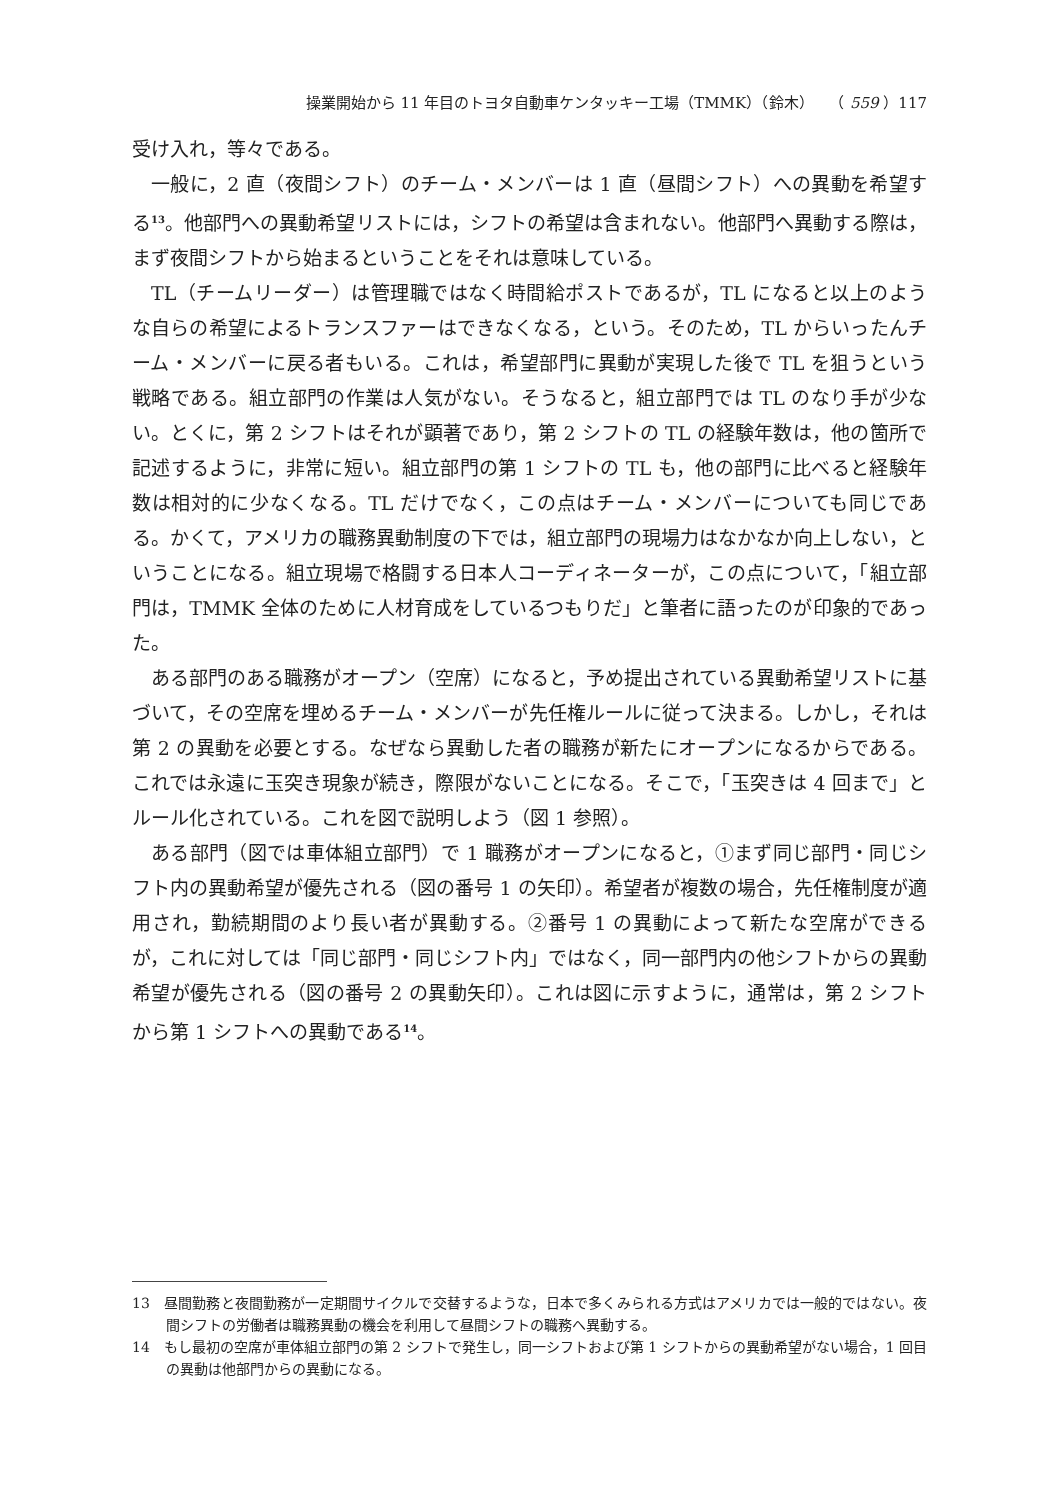操業開始から 11 年目のトヨタ自動車ケンタッキー工場（TMMK）（鈴木）　　（ 559 ）117
受け入れ，等々である。
一般に，2 直（夜間シフト）のチーム・メンバーは 1 直（昼間シフト）への異動を希望する<sup>13</sup>。他部門への異動希望リストには，シフトの希望は含まれない。他部門へ異動する際は，まず夜間シフトから始まるということをそれは意味している。
TL（チームリーダー）は管理職ではなく時間給ポストであるが，TL になると以上のような自らの希望によるトランスファーはできなくなる，という。そのため，TL からいったんチーム・メンバーに戻る者もいる。これは，希望部門に異動が実現した後で TL を狙うという戦略である。組立部門の作業は人気がない。そうなると，組立部門では TL のなり手が少ない。とくに，第 2 シフトはそれが顕著であり，第 2 シフトの TL の経験年数は，他の箇所で記述するように，非常に短い。組立部門の第 1 シフトの TL も，他の部門に比べると経験年数は相対的に少なくなる。TL だけでなく，この点はチーム・メンバーについても同じである。かくて，アメリカの職務異動制度の下では，組立部門の現場力はなかなか向上しない，ということになる。組立現場で格闘する日本人コーディネーターが，この点について，「組立部門は，TMMK 全体のために人材育成をしているつもりだ」と筆者に語ったのが印象的であった。
ある部門のある職務がオープン（空席）になると，予め提出されている異動希望リストに基づいて，その空席を埋めるチーム・メンバーが先任権ルールに従って決まる。しかし，それは第 2 の異動を必要とする。なぜなら異動した者の職務が新たにオープンになるからである。これでは永遠に玉突き現象が続き，際限がないことになる。そこで，「玉突きは 4 回まで」とルール化されている。これを図で説明しよう（図 1 参照）。
ある部門（図では車体組立部門）で 1 職務がオープンになると，①まず同じ部門・同じシフト内の異動希望が優先される（図の番号 1 の矢印）。希望者が複数の場合，先任権制度が適用され，勤続期間のより長い者が異動する。②番号 1 の異動によって新たな空席ができるが，これに対しては「同じ部門・同じシフト内」ではなく，同一部門内の他シフトからの異動希望が優先される（図の番号 2 の異動矢印）。これは図に示すように，通常は，第 2 シフトから第 1 シフトへの異動である<sup>14</sup>。
13　昼間勤務と夜間勤務が一定期間サイクルで交替するような，日本で多くみられる方式はアメリカでは一般的ではない。夜間シフトの労働者は職務異動の機会を利用して昼間シフトの職務へ異動する。
14　もし最初の空席が車体組立部門の第 2 シフトで発生し，同一シフトおよび第 1 シフトからの異動希望がない場合，1 回目の異動は他部門からの異動になる。